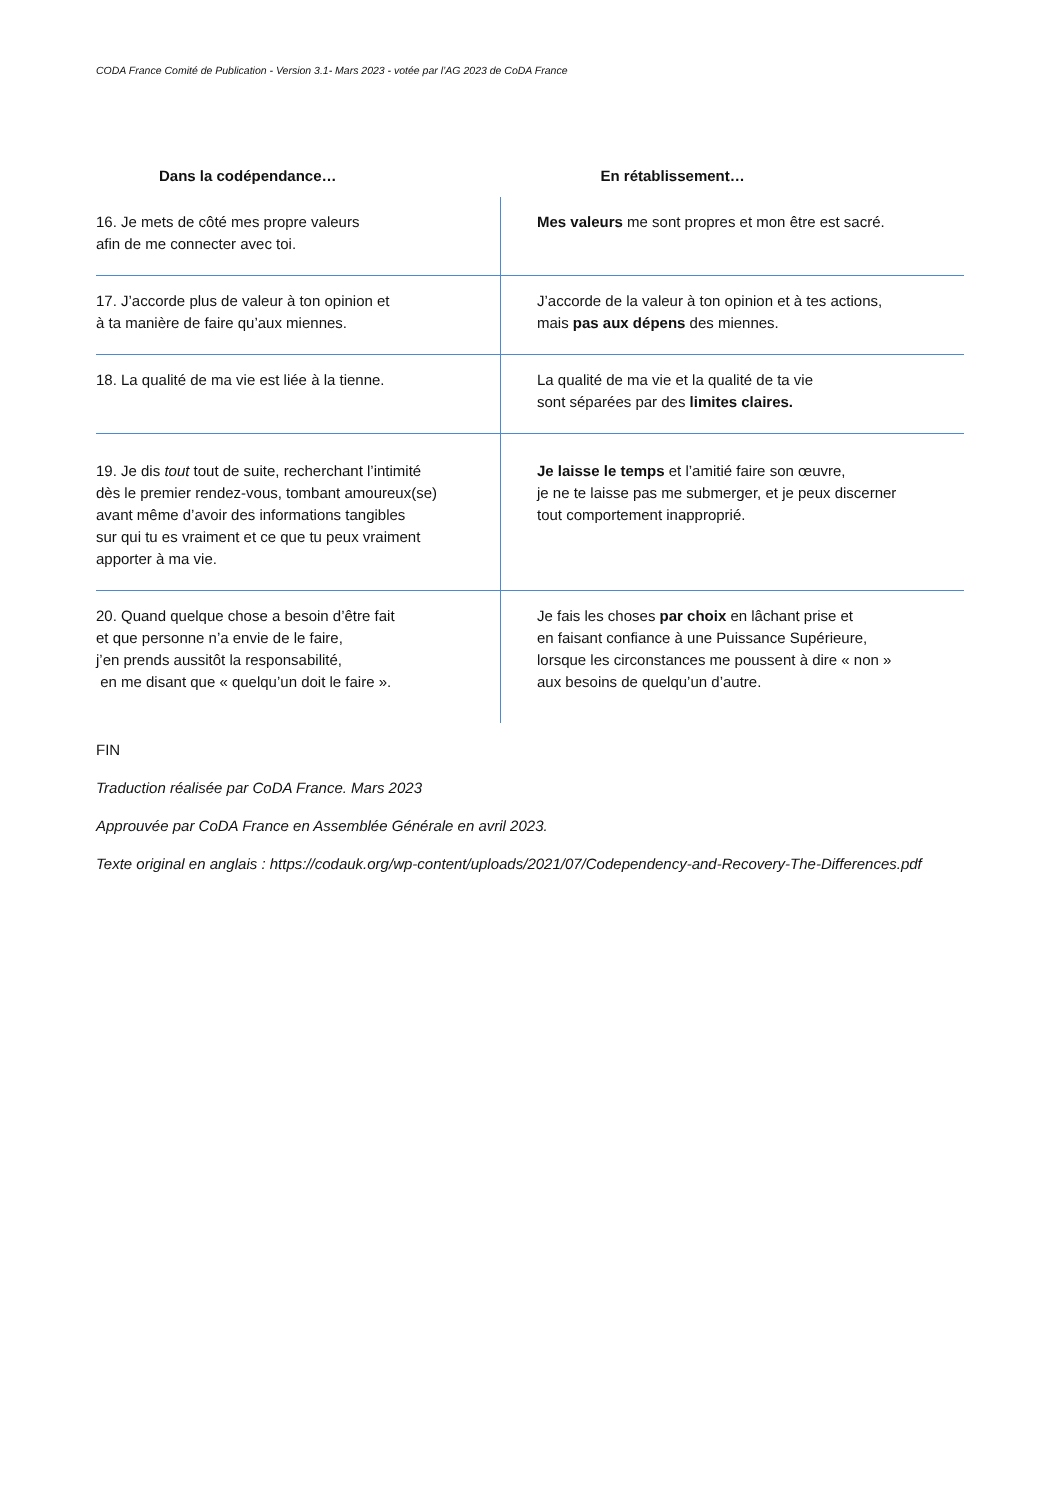CODA France Comité de Publication - Version 3.1- Mars 2023 - votée par l’AG 2023 de CoDA France
| Dans la codépendance… | En rétablissement… |
| --- | --- |
| 16. Je mets de côté mes propre valeurs afin de me connecter avec toi. | Mes valeurs me sont propres et mon être est sacré. |
| 17. J’accorde plus de valeur à ton opinion et à ta manière de faire qu’aux miennes. | J’accorde de la valeur à ton opinion et à tes actions, mais pas aux dépens des miennes. |
| 18. La qualité de ma vie est liée à la tienne. | La qualité de ma vie et la qualité de ta vie sont séparées par des limites claires. |
| 19. Je dis tout tout de suite, recherchant l’intimité dès le premier rendez-vous, tombant amoureux(se) avant même d’avoir des informations tangibles sur qui tu es vraiment et ce que tu peux vraiment apporter à ma vie. | Je laisse le temps et l’amitié faire son œuvre, je ne te laisse pas me submerger, et je peux discerner tout comportement inapproprié. |
| 20. Quand quelque chose a besoin d’être fait et que personne n’a envie de le faire, j’en prends aussitôt la responsabilité, en me disant que « quelqu’un doit le faire ». | Je fais les choses par choix en lâchant prise et en faisant confiance à une Puissance Supérieure, lorsque les circonstances me poussent à dire « non » aux besoins de quelqu’un d’autre. |
FIN
Traduction réalisée par CoDA France. Mars 2023
Approuvée par CoDA France en Assemblée Générale en avril 2023.
Texte original en anglais : https://codauk.org/wp-content/uploads/2021/07/Codependency-and-Recovery-The-Differences.pdf